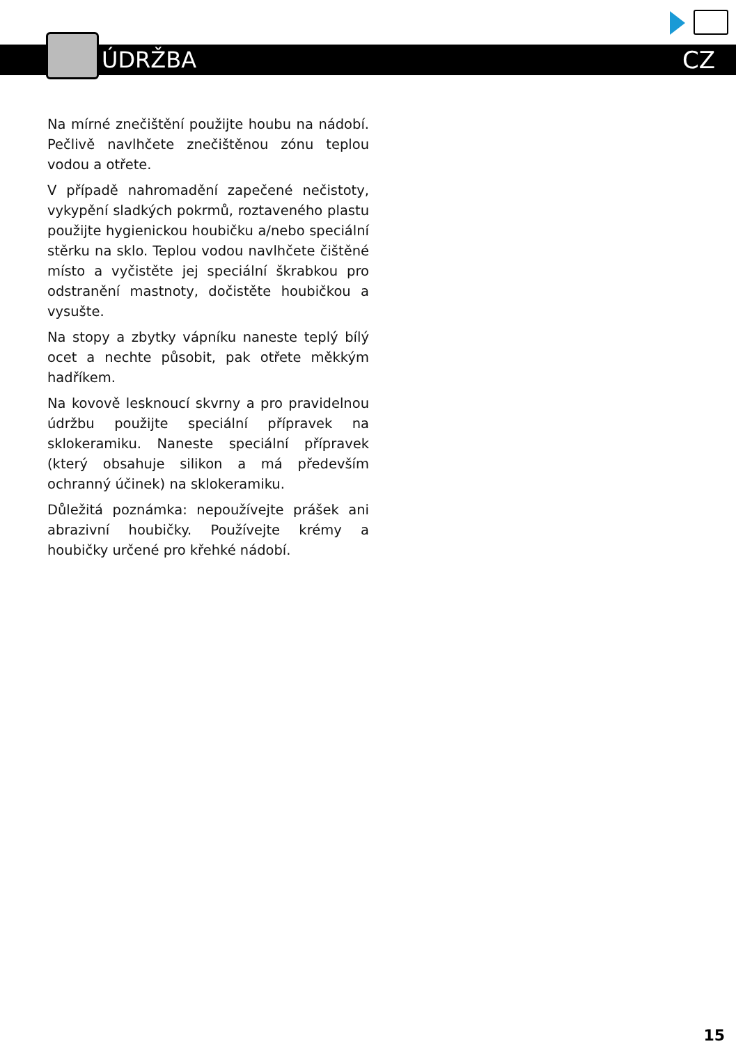ÚDRŽBA CZ
Na mírné znečištění použijte houbu na nádobí. Pečlivě navlhčete znečištěnou zónu teplou vodou a otřete.
V případě nahromadění zapečené nečistoty, vykypění sladkých pokrmů, roztaveného plastu použijte hygienickou houbičku a/nebo speciální stěrku na sklo. Teplou vodou navlhčete čištěné místo a vyčistěte jej speciální škrabkou pro odstranění mastnoty, dočistěte houbičkou a vysušte.
Na stopy a zbytky vápníku naneste teplý bílý ocet a nechte působit, pak otřete měkkým hadříkem.
Na kovově lesknoucí skvrny a pro pravidelnou údržbu použijte speciální přípravek na sklokeramiku. Naneste speciální přípravek (který obsahuje silikon a má především ochranný účinek) na sklokeramiku.
Důležitá poznámka: nepoužívejte prášek ani abrazivní houbičky. Používejte krémy a houbičky určené pro křehké nádobí.
15